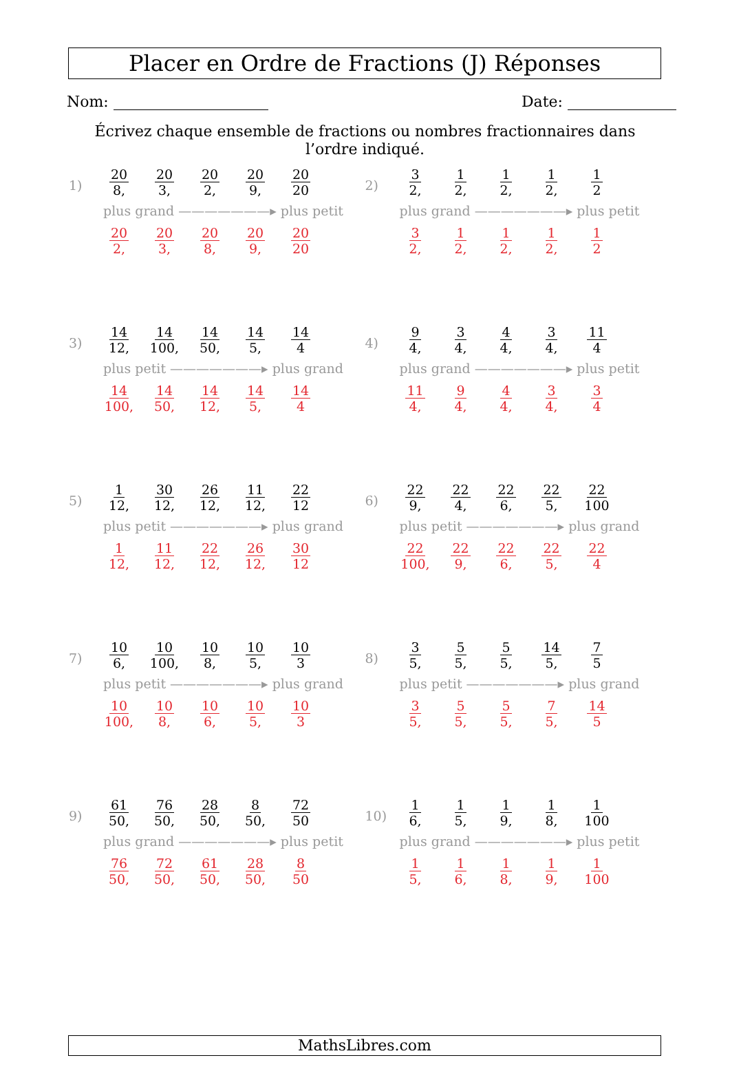Placer en Ordre de Fractions (J) Réponses
Nom: Date:
Écrivez chaque ensemble de fractions ou nombres fractionnaires dans l’ordre indiqué.
1)
20 8, 20 3, 20 2, 20 9, 20 20
plus grand ———————▸ plus petit
20 2, 20 3, 20 8, 20 9, 20 20
2)
3 2, 1 2, 1 2, 1 2, 1 2
plus grand ———————▸ plus petit
3 2, 1 2, 1 2, 1 2, 1 2
3)
14 12, 14 100, 14 50, 14 5, 14 4
plus petit ———————▸ plus grand
14 100, 14 50, 14 12, 14 5, 14 4
4)
9 4, 3 4, 4 4, 3 4, 11 4
plus grand ———————▸ plus petit
11 4, 9 4, 4 4, 3 4, 3 4
5)
1 12, 30 12, 26 12, 11 12, 22 12
plus petit ———————▸ plus grand
1 12, 11 12, 22 12, 26 12, 30 12
6)
22 9, 22 4, 22 6, 22 5, 22 100
plus petit ———————▸ plus grand
22 100, 22 9, 22 6, 22 5, 22 4
7)
10 6, 10 100, 10 8, 10 5, 10 3
plus petit ———————▸ plus grand
10 100, 10 8, 10 6, 10 5, 10 3
8)
3 5, 5 5, 5 5, 14 5, 7 5
plus petit ———————▸ plus grand
3 5, 5 5, 5 5, 7 5, 14 5
9)
61 50, 76 50, 28 50, 8 50, 72 50
plus grand ———————▸ plus petit
76 50, 72 50, 61 50, 28 50, 8 50
10)
1 6, 1 5, 1 9, 1 8, 1 100
plus grand ———————▸ plus petit
1 5, 1 6, 1 8, 1 9, 1 100
MathsLibres.com